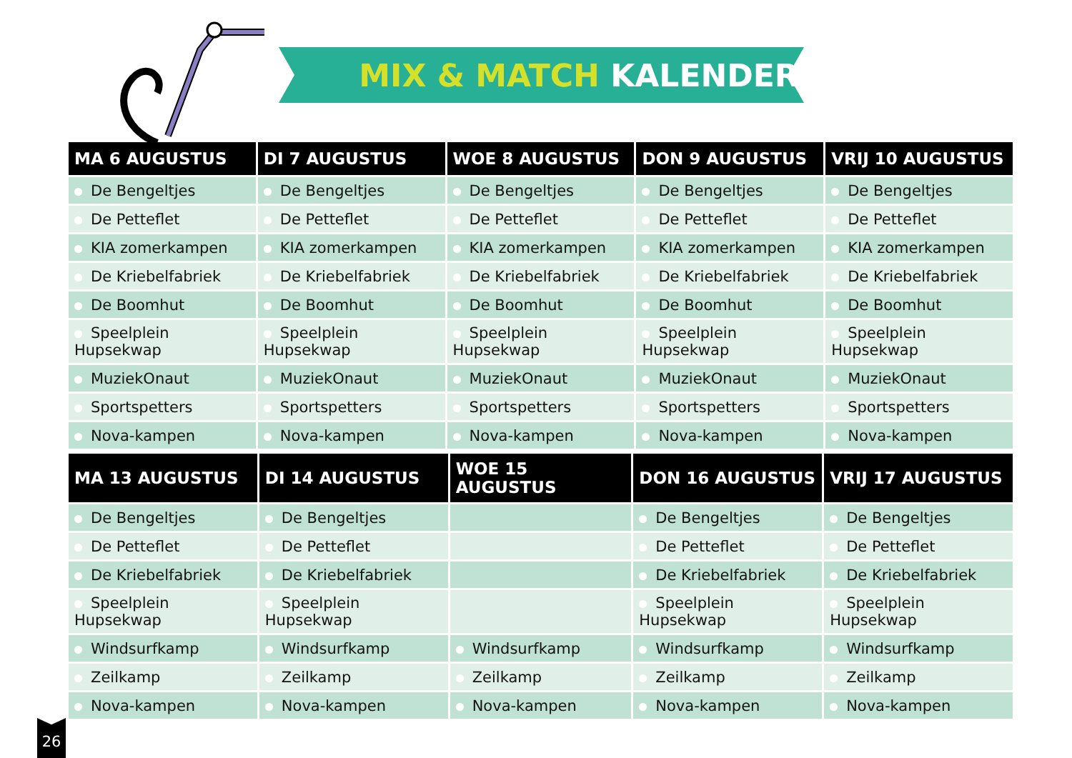MIX & MATCH KALENDER
| MA 6 AUGUSTUS | DI 7 AUGUSTUS | WOE 8 AUGUSTUS | DON 9 AUGUSTUS | VRIJ 10 AUGUSTUS |
| --- | --- | --- | --- | --- |
| De Bengeltjes | De Bengeltjes | De Bengeltjes | De Bengeltjes | De Bengeltjes |
| De Petteflet | De Petteflet | De Petteflet | De Petteflet | De Petteflet |
| KIA zomerkampen | KIA zomerkampen | KIA zomerkampen | KIA zomerkampen | KIA zomerkampen |
| De Kriebelfabriek | De Kriebelfabriek | De Kriebelfabriek | De Kriebelfabriek | De Kriebelfabriek |
| De Boomhut | De Boomhut | De Boomhut | De Boomhut | De Boomhut |
| Speelplein Hupsekwap | Speelplein Hupsekwap | Speelplein Hupsekwap | Speelplein Hupsekwap | Speelplein Hupsekwap |
| MuziekOnaut | MuziekOnaut | MuziekOnaut | MuziekOnaut | MuziekOnaut |
| Sportspetters | Sportspetters | Sportspetters | Sportspetters | Sportspetters |
| Nova-kampen | Nova-kampen | Nova-kampen | Nova-kampen | Nova-kampen |
| MA 13 AUGUSTUS | DI 14 AUGUSTUS | WOE 15 AUGUSTUS | DON 16 AUGUSTUS | VRIJ 17 AUGUSTUS |
| --- | --- | --- | --- | --- |
| De Bengeltjes | De Bengeltjes | | De Bengeltjes | De Bengeltjes |
| De Petteflet | De Petteflet | | De Petteflet | De Petteflet |
| De Kriebelfabriek | De Kriebelfabriek | | De Kriebelfabriek | De Kriebelfabriek |
| Speelplein Hupsekwap | Speelplein Hupsekwap | | Speelplein Hupsekwap | Speelplein Hupsekwap |
| Windsurfkamp | Windsurfkamp | Windsurfkamp | Windsurfkamp | Windsurfkamp |
| Zeilkamp | Zeilkamp | Zeilkamp | Zeilkamp | Zeilkamp |
| Nova-kampen | Nova-kampen | Nova-kampen | Nova-kampen | Nova-kampen |
26